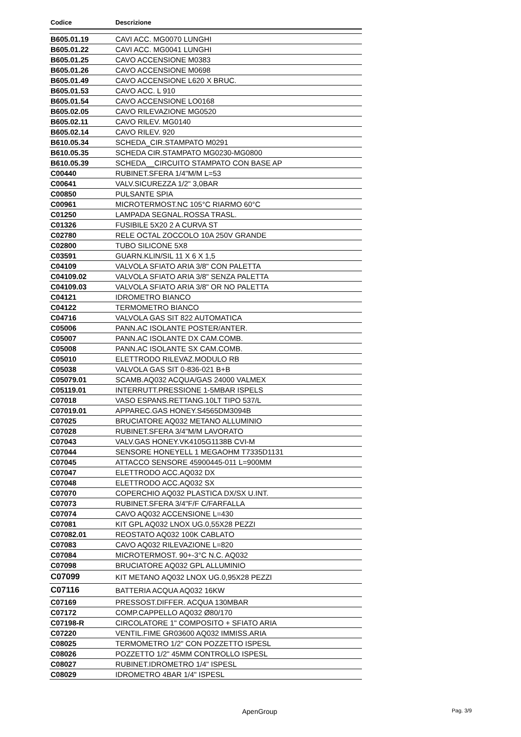| Codice | Descrizione |
| --- | --- |
| B605.01.19 | CAVI ACC. MG0070 LUNGHI |
| B605.01.22 | CAVI ACC. MG0041 LUNGHI |
| B605.01.25 | CAVO ACCENSIONE M0383 |
| B605.01.26 | CAVO ACCENSIONE M0698 |
| B605.01.49 | CAVO ACCENSIONE L620 X BRUC. |
| B605.01.53 | CAVO ACC. L 910 |
| B605.01.54 | CAVO ACCENSIONE LO0168 |
| B605.02.05 | CAVO RILEVAZIONE MG0520 |
| B605.02.11 | CAVO RILEV. MG0140 |
| B605.02.14 | CAVO RILEV. 920 |
| B610.05.34 | SCHEDA_CIR.STAMPATO M0291 |
| B610.05.35 | SCHEDA CIR.STAMPATO MG0230-MG0800 |
| B610.05.39 | SCHEDA__CIRCUITO STAMPATO CON BASE AP |
| C00440 | RUBINET.SFERA 1/4"M/M L=53 |
| C00641 | VALV.SICUREZZA 1/2" 3,0BAR |
| C00850 | PULSANTE SPIA |
| C00961 | MICROTERMOST.NC 105°C RIARMO 60°C |
| C01250 | LAMPADA SEGNAL.ROSSA TRASL. |
| C01326 | FUSIBILE 5X20 2 A CURVA ST |
| C02780 | RELE OCTAL ZOCCOLO 10A 250V GRANDE |
| C02800 | TUBO SILICONE 5X8 |
| C03591 | GUARN.KLIN/SIL 11 X 6 X 1,5 |
| C04109 | VALVOLA SFIATO ARIA 3/8" CON PALETTA |
| C04109.02 | VALVOLA SFIATO ARIA 3/8" SENZA PALETTA |
| C04109.03 | VALVOLA SFIATO ARIA 3/8" OR NO PALETTA |
| C04121 | IDROMETRO BIANCO |
| C04122 | TERMOMETRO BIANCO |
| C04716 | VALVOLA GAS SIT 822 AUTOMATICA |
| C05006 | PANN.AC ISOLANTE POSTER/ANTER. |
| C05007 | PANN.AC ISOLANTE DX CAM.COMB. |
| C05008 | PANN.AC ISOLANTE SX CAM.COMB. |
| C05010 | ELETTRODO RILEVAZ.MODULO RB |
| C05038 | VALVOLA GAS SIT 0-836-021 B+B |
| C05079.01 | SCAMB.AQ032 ACQUA/GAS 24000 VALMEX |
| C05119.01 | INTERRUTT.PRESSIONE 1-5MBAR ISPELS |
| C07018 | VASO ESPANS.RETTANG.10LT TIPO 537/L |
| C07019.01 | APPAREC.GAS HONEY.S4565DM3094B |
| C07025 | BRUCIATORE AQ032 METANO ALLUMINIO |
| C07028 | RUBINET.SFERA 3/4"M/M LAVORATO |
| C07043 | VALV.GAS HONEY.VK4105G1138B CVI-M |
| C07044 | SENSORE HONEYELL 1 MEGAOHM T7335D1131 |
| C07045 | ATTACCO SENSORE 45900445-011 L=900MM |
| C07047 | ELETTRODO ACC.AQ032 DX |
| C07048 | ELETTRODO ACC.AQ032 SX |
| C07070 | COPERCHIO AQ032 PLASTICA DX/SX U.INT. |
| C07073 | RUBINET.SFERA 3/4"F/F C/FARFALLA |
| C07074 | CAVO AQ032 ACCENSIONE L=430 |
| C07081 | KIT GPL AQ032 LNOX UG.0,55X28 PEZZI |
| C07082.01 | REOSTATO AQ032 100K CABLATO |
| C07083 | CAVO AQ032 RILEVAZIONE L=820 |
| C07084 | MICROTERMOST. 90+-3°C N.C. AQ032 |
| C07098 | BRUCIATORE AQ032 GPL ALLUMINIO |
| C07099 | KIT METANO AQ032 LNOX UG.0,95X28 PEZZI |
| C07116 | BATTERIA ACQUA AQ032 16KW |
| C07169 | PRESSOST.DIFFER. ACQUA 130MBAR |
| C07172 | COMP.CAPPELLO AQ032 Ø80/170 |
| C07198-R | CIRCOLATORE 1" COMPOSITO + SFIATO ARIA |
| C07220 | VENTIL.FIME GR03600 AQ032 IMMISS.ARIA |
| C08025 | TERMOMETRO 1/2" CON POZZETTO ISPESL |
| C08026 | POZZETTO 1/2" 45MM CONTROLLO ISPESL |
| C08027 | RUBINET.IDROMETRO 1/4" ISPESL |
| C08029 | IDROMETRO 4BAR 1/4" ISPESL |
ApenGroup Pag. 3/9